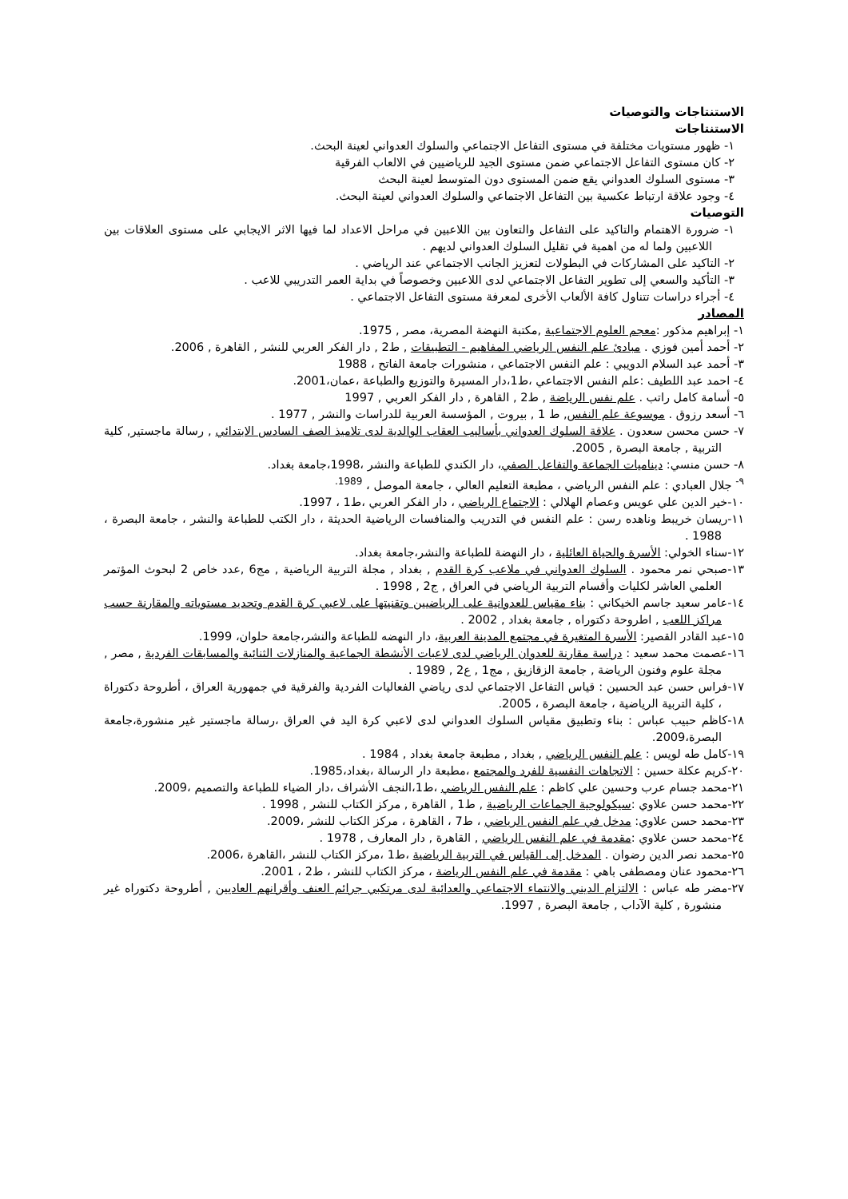الاستنتاجات والتوصيات
الاستنتاجات
١- ظهور مستويات مختلفة في مستوى التفاعل الاجتماعي والسلوك العدواني لعينة البحث.
٢- كان مستوى التفاعل الاجتماعي ضمن مستوى الجيد للرياضيين في الالعاب الفرقية
٣- مستوى السلوك العدواني يقع ضمن المستوى دون المتوسط لعينة البحث
٤- وجود علاقة ارتباط عكسية بين التفاعل الاجتماعي والسلوك العدواني لعينة البحث.
التوصيات
١- ضرورة الاهتمام والتاكيد على التفاعل والتعاون بين اللاعبين في مراحل الاعداد لما فيها الاثر الايجابي على مستوى العلاقات بين اللاعبين ولما له من اهمية في تقليل السلوك العدواني لديهم .
٢- التاكيد على المشاركات في البطولات لتعزيز الجانب الاجتماعي عند الرياضي .
٣- التأكيد والسعي إلى تطوير التفاعل الاجتماعي لدى اللاعبين وخصوصاً في بداية العمر التدريبي للاعب .
٤- أجراء دراسات تتناول كافة الألعاب الأخرى لمعرفة مستوى التفاعل الاجتماعي .
المصادر
١- إبراهيم مذكور :معجم العلوم الاجتماعية ,مكتبة النهضة المصرية، مصر , 1975.
٢- أحمد أمين فوزي . مبادئ علم النفس الرياضي المفاهيم - التطبيقات , ط2 , دار الفكر العربي للنشر , القاهرة , 2006.
٣- أحمد عبد السلام الدويبي : علم النفس الاجتماعي ، منشورات جامعة الفاتح ، 1988
٤- احمد عبد اللطيف :علم النفس الاجتماعي ،ط1،دار المسيرة والتوزيع والطباعة ،عمان،2001.
٥- أسامة كامل راتب . علم نفس الرياضة , ط2 , القاهرة , دار الفكر العربي , 1997
٦- أسعد رزوق . موسوعة علم النفس, ط 1 , بيروت , المؤسسة العربية للدراسات والنشر , 1977 .
٧- حسن محسن سعدون . علاقة السلوك العدواني بأساليب العقاب الوالدية لدى تلاميذ الصف السادس الابتدائي , رسالة ماجستير, كلية التربية , جامعة البصرة , 2005.
٨- حسن منسي: ديناميات الجماعة والتفاعل الصفي، دار الكندي للطباعة والنشر ،1998،جامعة بغداد.
<sup>٩-</sup> جلال العبادي : علم النفس الرياضي ، مطبعة التعليم العالي ، جامعة الموصل ، <sup>1989.</sup>
١٠-خير الدين علي عويس وعصام الهلالي : الاجتماع الرياضي ، دار الفكر العربي ،ط1 ، 1997.
١١-ريسان خريبط وناهده رسن : علم النفس في التدريب والمنافسات الرياضية الحديثة ، دار الكتب للطباعة والنشر ، جامعة البصرة ، 1988 .
١٢-سناء الخولي: الأسرة والحياة العائلية ، دار النهضة للطباعة والنشر،جامعة بغداد.
١٣-صبحي نمر محمود . السلوك العدواني في ملاعب كرة القدم , بغداد , مجلة التربية الرياضية , مج6 ,عدد خاص 2 لبحوث المؤتمر العلمي العاشر لكليات وأقسام التربية الرياضي في العراق , ج2 , 1998 .
١٤-عامر سعيد جاسم الخيكاني : بناء مقياس للعدوانية على الرياضيين وتقنيتها على لاعبي كرة القدم وتحديد مستوياته والمقارنة حسب مراكز اللعب , اطروحة دكتوراه , جامعة بغداد , 2002 .
١٥-عبد القادر القصير: الأسرة المتغيرة في مجتمع المدينة العربية، دار النهضه للطباعة والنشر،جامعة حلوان، 1999.
١٦-عصمت محمد سعيد : دراسة مقارنة للعدوان الرياضي لدى لاعبات الأنشطة الجماعية والمنازلات الثنائية والمسابقات الفردية , مصر , مجلة علوم وفنون الرياضة , جامعة الزقازيق , مج1 , ع2 , 1989 .
١٧-فراس حسن عبد الحسين : قياس التفاعل الاجتماعي لدى رياضي الفعاليات الفردية والفرقية في جمهورية العراق ، أطروحة دكتوراة ، كلية التربية الرياضية ، جامعة البصرة ، 2005.
١٨-كاظم حبيب عباس : بناء وتطبيق مقياس السلوك العدواني لدى لاعبي كرة اليد في العراق ،رسالة ماجستير غير منشورة،جامعة البصرة،2009.
١٩-كامل طه لويس : علم النفس الرياضي , بغداد , مطبعة جامعة بغداد , 1984 .
٢٠-كريم عكلة حسين : الاتجاهات النفسية للفرد والمجتمع ،مطبعة دار الرسالة ،بغداد،1985.
٢١-محمد جسام عرب وحسين علي كاظم : علم النفس الرياضي ،ط1،النجف الأشراف ،دار الضياء للطباعة والتصميم ،2009.
٢٢-محمد حسن علاوي :سيكولوجية الجماعات الرياضية , ط1 , القاهرة , مركز الكتاب للنشر , 1998 .
٢٣-محمد حسن علاوي: مدخل في علم النفس الرياضي ، ط7 ، القاهرة ، مركز الكتاب للنشر ،2009.
٢٤-محمد حسن علاوي :مقدمة في علم النفس الرياضي , القاهرة , دار المعارف , 1978 .
٢٥-محمد نصر الدين رضوان . المدخل إلى القياس في التربية الرياضية ،ط1 ،مركز الكتاب للنشر ،القاهرة ،2006.
٢٦-محمود عنان ومصطفى باهي : مقدمة في علم النفس الرياضة ، مركز الكتاب للنشر ، ط2 ، 2001.
٢٧-مضر طه عباس : الالتزام الديني والانتماء الاجتماعي والعدائية لدى مرتكبي جرائم العنف وأقرانهم العاديين , أطروحة دكتوراه غير منشورة , كلية الآداب , جامعة البصرة , 1997.